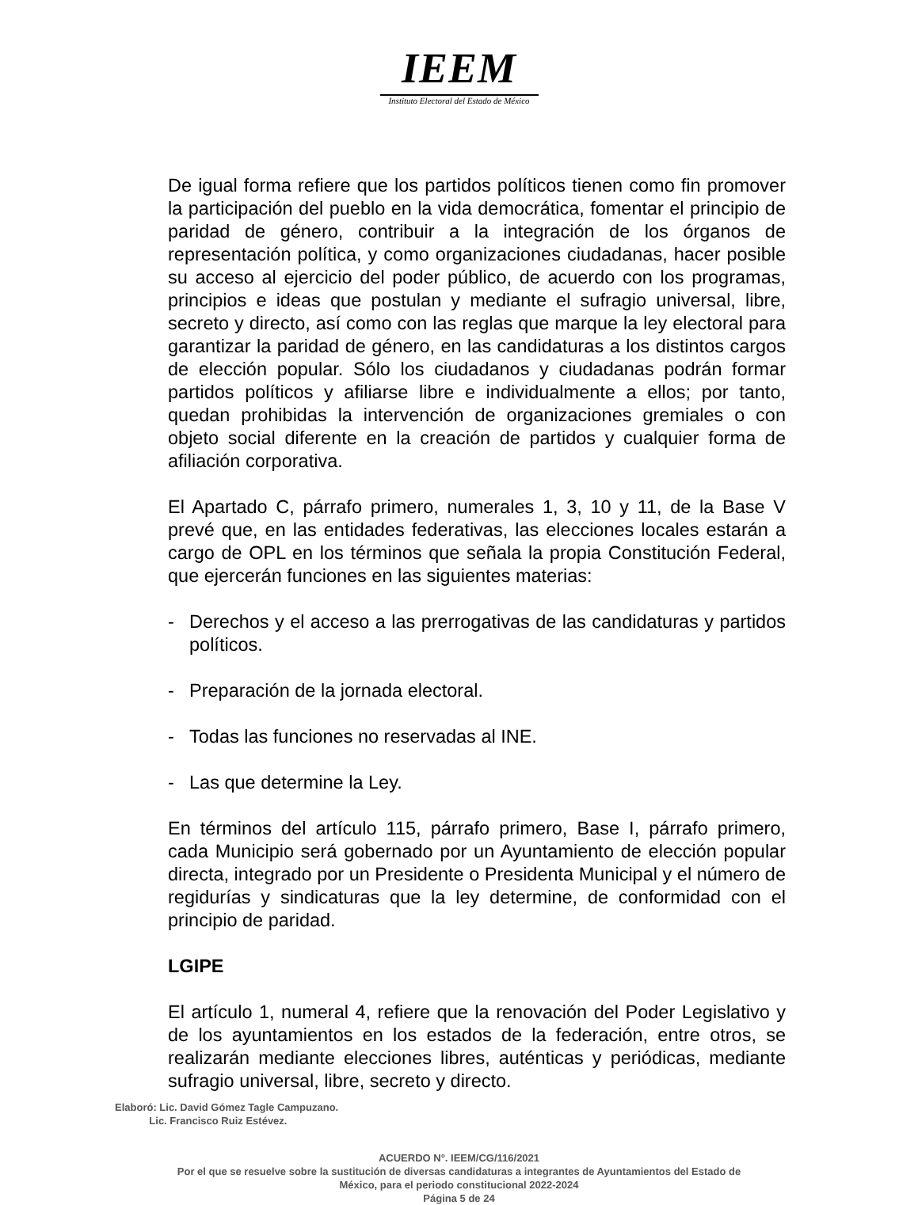IEEM
Instituto Electoral del Estado de México
De igual forma refiere que los partidos políticos tienen como fin promover la participación del pueblo en la vida democrática, fomentar el principio de paridad de género, contribuir a la integración de los órganos de representación política, y como organizaciones ciudadanas, hacer posible su acceso al ejercicio del poder público, de acuerdo con los programas, principios e ideas que postulan y mediante el sufragio universal, libre, secreto y directo, así como con las reglas que marque la ley electoral para garantizar la paridad de género, en las candidaturas a los distintos cargos de elección popular. Sólo los ciudadanos y ciudadanas podrán formar partidos políticos y afiliarse libre e individualmente a ellos; por tanto, quedan prohibidas la intervención de organizaciones gremiales o con objeto social diferente en la creación de partidos y cualquier forma de afiliación corporativa.
El Apartado C, párrafo primero, numerales 1, 3, 10 y 11, de la Base V prevé que, en las entidades federativas, las elecciones locales estarán a cargo de OPL en los términos que señala la propia Constitución Federal, que ejercerán funciones en las siguientes materias:
- Derechos y el acceso a las prerrogativas de las candidaturas y partidos políticos.
- Preparación de la jornada electoral.
- Todas las funciones no reservadas al INE.
- Las que determine la Ley.
En términos del artículo 115, párrafo primero, Base I, párrafo primero, cada Municipio será gobernado por un Ayuntamiento de elección popular directa, integrado por un Presidente o Presidenta Municipal y el número de regidurías y sindicaturas que la ley determine, de conformidad con el principio de paridad.
LGIPE
El artículo 1, numeral 4, refiere que la renovación del Poder Legislativo y de los ayuntamientos en los estados de la federación, entre otros, se realizarán mediante elecciones libres, auténticas y periódicas, mediante sufragio universal, libre, secreto y directo.
Elaboró: Lic. David Gómez Tagle Campuzano.
Lic. Francisco Ruiz Estévez.
ACUERDO N°. IEEM/CG/116/2021
Por el que se resuelve sobre la sustitución de diversas candidaturas a integrantes de Ayuntamientos del Estado de
México, para el periodo constitucional 2022-2024
Página 5 de 24